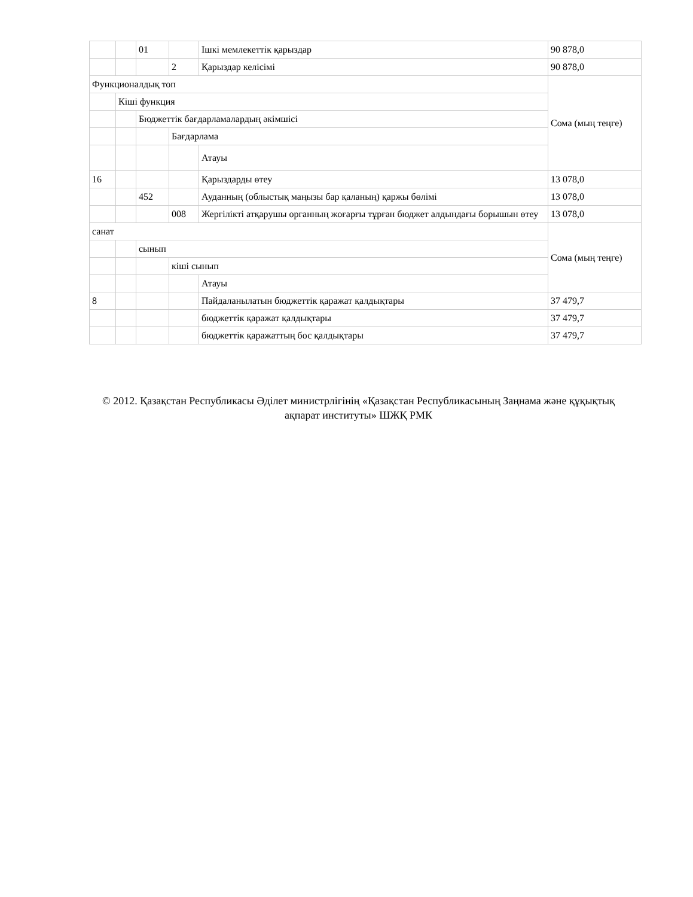| | | 01 | | Ішкі мемлекеттік қарыздар | 90 878,0 |
| | | | 2 | Қарыздар келісімі | 90 878,0 |
| Функционалдық топ | | | | | Сома (мың теңге) |
| | Кіші функция | | | | |
| | | Бюджеттік бағдарламалардың әкімшісі | | | |
| | | | Бағдарлама | | |
| | | | | Атауы | |
| 16 | | | | Қарыздарды өтеу | 13 078,0 |
| | | 452 | | Ауданның (облыстық маңызы бар қаланың) қаржы бөлімі | 13 078,0 |
| | | | 008 | Жергілікті атқарушы органның жоғарғы тұрған бюджет алдындағы борышын өтеу | 13 078,0 |
| санат | | | | | Сома (мың теңге) |
| | | сынып | | | |
| | | | кіші сынып | | |
| | | | | Атауы | |
| 8 | | | | Пайдаланылатын бюджеттік қаражат қалдықтары | 37 479,7 |
| | | | | бюджеттік қаражат қалдықтары | 37 479,7 |
| | | | | бюджеттік қаражаттың бос қалдықтары | 37 479,7 |
© 2012. Қазақстан Республикасы Әділет министрлігінің «Қазақстан Республикасының Заңнама және құқықтық ақпарат институты» ШЖҚ РМК